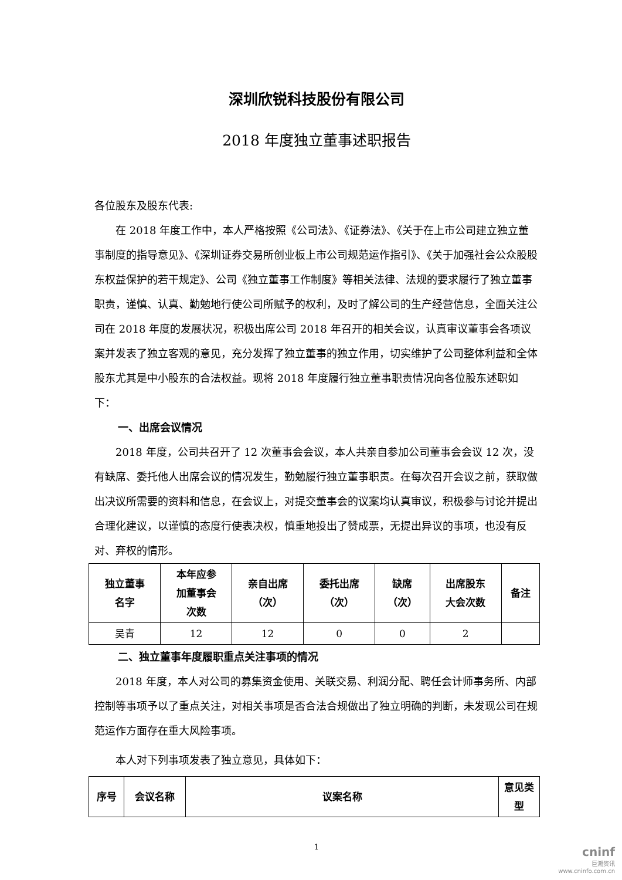深圳欣锐科技股份有限公司
2018 年度独立董事述职报告
各位股东及股东代表:
在 2018 年度工作中，本人严格按照《公司法》、《证券法》、《关于在上市公司建立独立董事制度的指导意见》、《深圳证券交易所创业板上市公司规范运作指引》、《关于加强社会公众股股东权益保护的若干规定》、公司《独立董事工作制度》等相关法律、法规的要求履行了独立董事职责，谨慎、认真、勤勉地行使公司所赋予的权利，及时了解公司的生产经营信息，全面关注公司在 2018 年度的发展状况，积极出席公司 2018 年召开的相关会议，认真审议董事会各项议案并发表了独立客观的意见，充分发挥了独立董事的独立作用，切实维护了公司整体利益和全体股东尤其是中小股东的合法权益。现将 2018 年度履行独立董事职责情况向各位股东述职如下：
一、出席会议情况
2018 年度，公司共召开了 12 次董事会会议，本人共亲自参加公司董事会会议 12 次，没有缺席、委托他人出席会议的情况发生，勤勉履行独立董事职责。在每次召开会议之前，获取做出决议所需要的资料和信息，在会议上，对提交董事会的议案均认真审议，积极参与讨论并提出合理化建议，以谨慎的态度行使表决权，慎重地投出了赞成票，无提出异议的事项，也没有反对、弃权的情形。
| 独立董事 名字 | 本年应参 加董事会 次数 | 亲自出席 （次） | 委托出席 （次） | 缺席 （次） | 出席股东 大会次数 | 备注 |
| --- | --- | --- | --- | --- | --- | --- |
| 吴青 | 12 | 12 | 0 | 0 | 2 | |
二、独立董事年度履职重点关注事项的情况
2018 年度，本人对公司的募集资金使用、关联交易、利润分配、聘任会计师事务所、内部控制等事项予以了重点关注，对相关事项是否合法合规做出了独立明确的判断，未发现公司在规范运作方面存在重大风险事项。
本人对下列事项发表了独立意见，具体如下：
| 序号 | 会议名称 | 议案名称 | 意见类 型 |
| --- | --- | --- | --- |
1
cninf
巨潮资讯
www.cninfo.com.cn